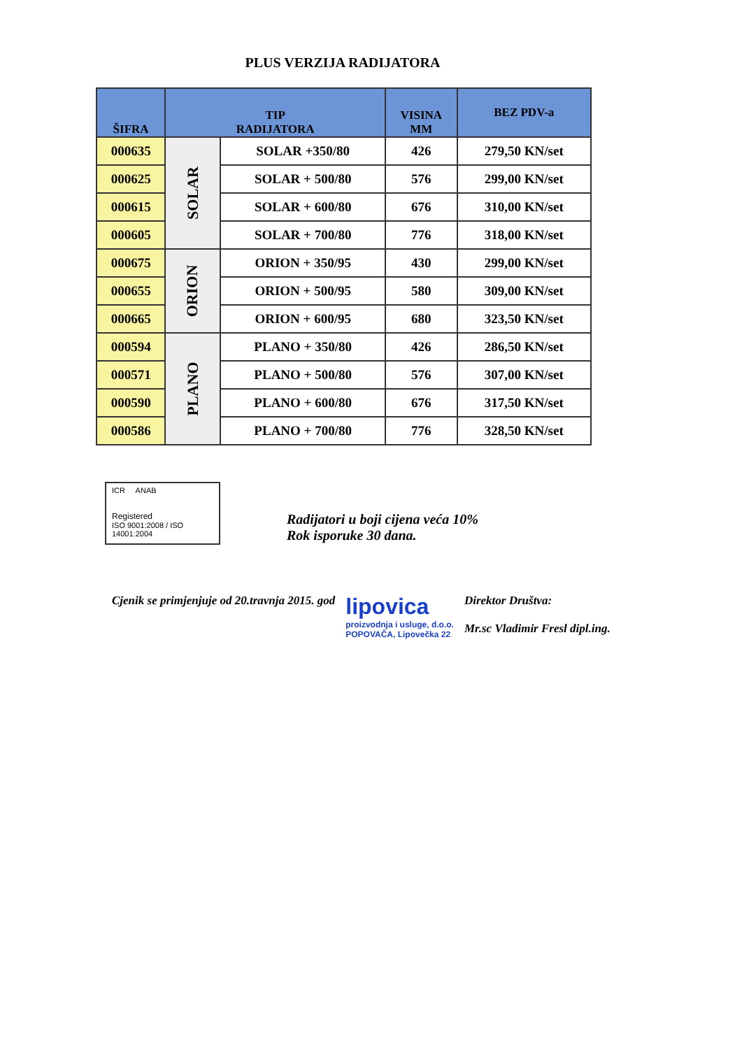PLUS VERZIJA RADIJATORA
| ŠIFRA | TIP RADIJATORA | | VISINA MM | BEZ PDV-a |
| --- | --- | --- | --- | --- |
| 000635 | SOLAR | SOLAR +350/80 | 426 | 279,50 KN/set |
| 000625 | | SOLAR + 500/80 | 576 | 299,00 KN/set |
| 000615 | | SOLAR + 600/80 | 676 | 310,00 KN/set |
| 000605 | | SOLAR + 700/80 | 776 | 318,00 KN/set |
| 000675 | ORION | ORION + 350/95 | 430 | 299,00 KN/set |
| 000655 | | ORION + 500/95 | 580 | 309,00 KN/set |
| 000665 | | ORION + 600/95 | 680 | 323,50 KN/set |
| 000594 | PLANO | PLANO + 350/80 | 426 | 286,50 KN/set |
| 000571 | | PLANO + 500/80 | 576 | 307,00 KN/set |
| 000590 | | PLANO + 600/80 | 676 | 317,50 KN/set |
| 000586 | | PLANO + 700/80 | 776 | 328,50 KN/set |
ICR ANAB
Registered
ISO 9001:2008 / ISO 14001:2004
Radijatori u boji cijena veća 10%
Rok isporuke 30 dana.
Cjenik se primjenjuje od 20.travnja 2015. god
lipovica
proizvodnja i usluge, d.o.o.
POPOVAČA, Lipovečka 22
Direktor Društva:
Mr.sc Vladimir Fresl dipl.ing.